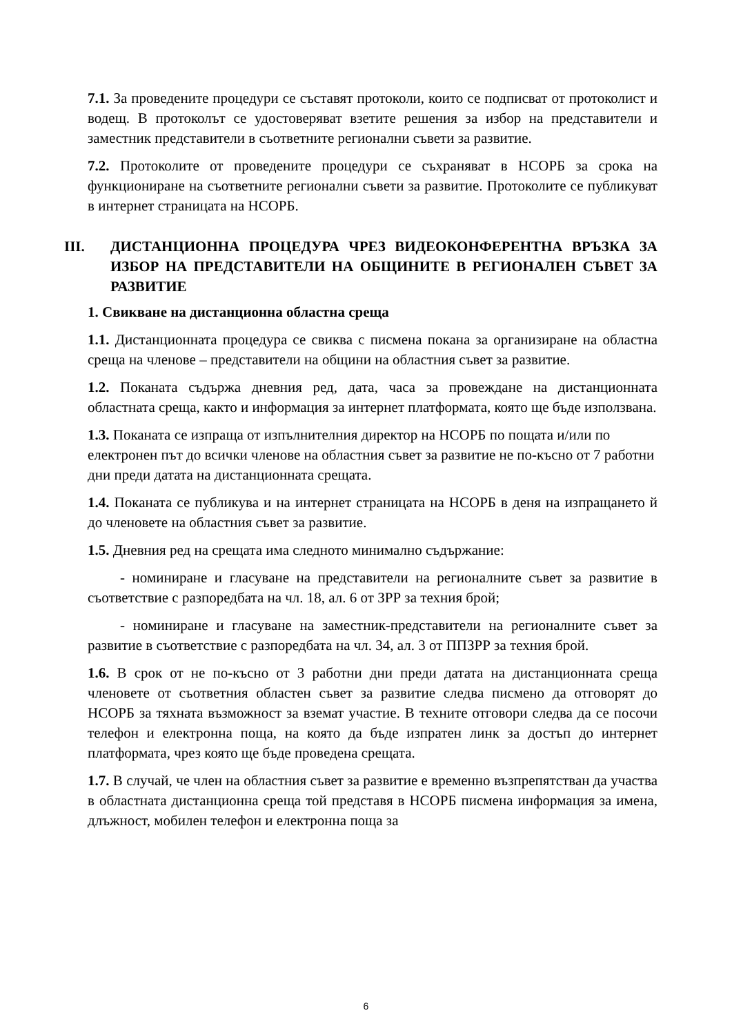7.1. За проведените процедури се съставят протоколи, които се подписват от протоколист и водещ. В протоколът се удостоверяват взетите решения за избор на представители и заместник представители в съответните регионални съвети за развитие.
7.2. Протоколите от проведените процедури се съхраняват в НСОРБ за срока на функциониране на съответните регионални съвети за развитие. Протоколите се публикуват в интернет страницата на НСОРБ.
III. ДИСТАНЦИОННА ПРОЦЕДУРА ЧРЕЗ ВИДЕОКОНФЕРЕНТНА ВРЪЗКА ЗА ИЗБОР НА ПРЕДСТАВИТЕЛИ НА ОБЩИНИТЕ В РЕГИОНАЛЕН СЪВЕТ ЗА РАЗВИТИЕ
1. Свикване на дистанционна областна среща
1.1. Дистанционната процедура се свиква с писмена покана за организиране на областна среща на членове – представители на общини на областния съвет за развитие.
1.2. Поканата съдържа дневния ред, дата, часа за провеждане на дистанционната областната среща, както и информация за интернет платформата, която ще бъде използвана.
1.3. Поканата се изпраща от изпълнителния директор на НСОРБ по пощата и/или по електронен път до всички членове на областния съвет за развитие не по-късно от 7 работни дни преди датата на дистанционната срещата.
1.4. Поканата се публикува и на интернет страницата на НСОРБ в деня на изпращането й до членовете на областния съвет за развитие.
1.5. Дневния ред на срещата има следното минимално съдържание:
- номиниране и гласуване на представители на регионалните съвет за развитие в съответствие с разпоредбата на чл. 18, ал. 6 от ЗРР за техния брой;
- номиниране и гласуване на заместник-представители на регионалните съвет за развитие в съответствие с разпоредбата на чл. 34, ал. 3 от ППЗРР за техния брой.
1.6. В срок от не по-късно от 3 работни дни преди датата на дистанционната среща членовете от съответния областен съвет за развитие следва писмено да отговорят до НСОРБ за тяхната възможност за вземат участие. В техните отговори следва да се посочи телефон и електронна поща, на която да бъде изпратен линк за достъп до интернет платформата, чрез която ще бъде проведена срещата.
1.7. В случай, че член на областния съвет за развитие е временно възпрепятстван да участва в областната дистанционна среща той представя в НСОРБ писмена информация за имена, длъжност, мобилен телефон и електронна поща за
6